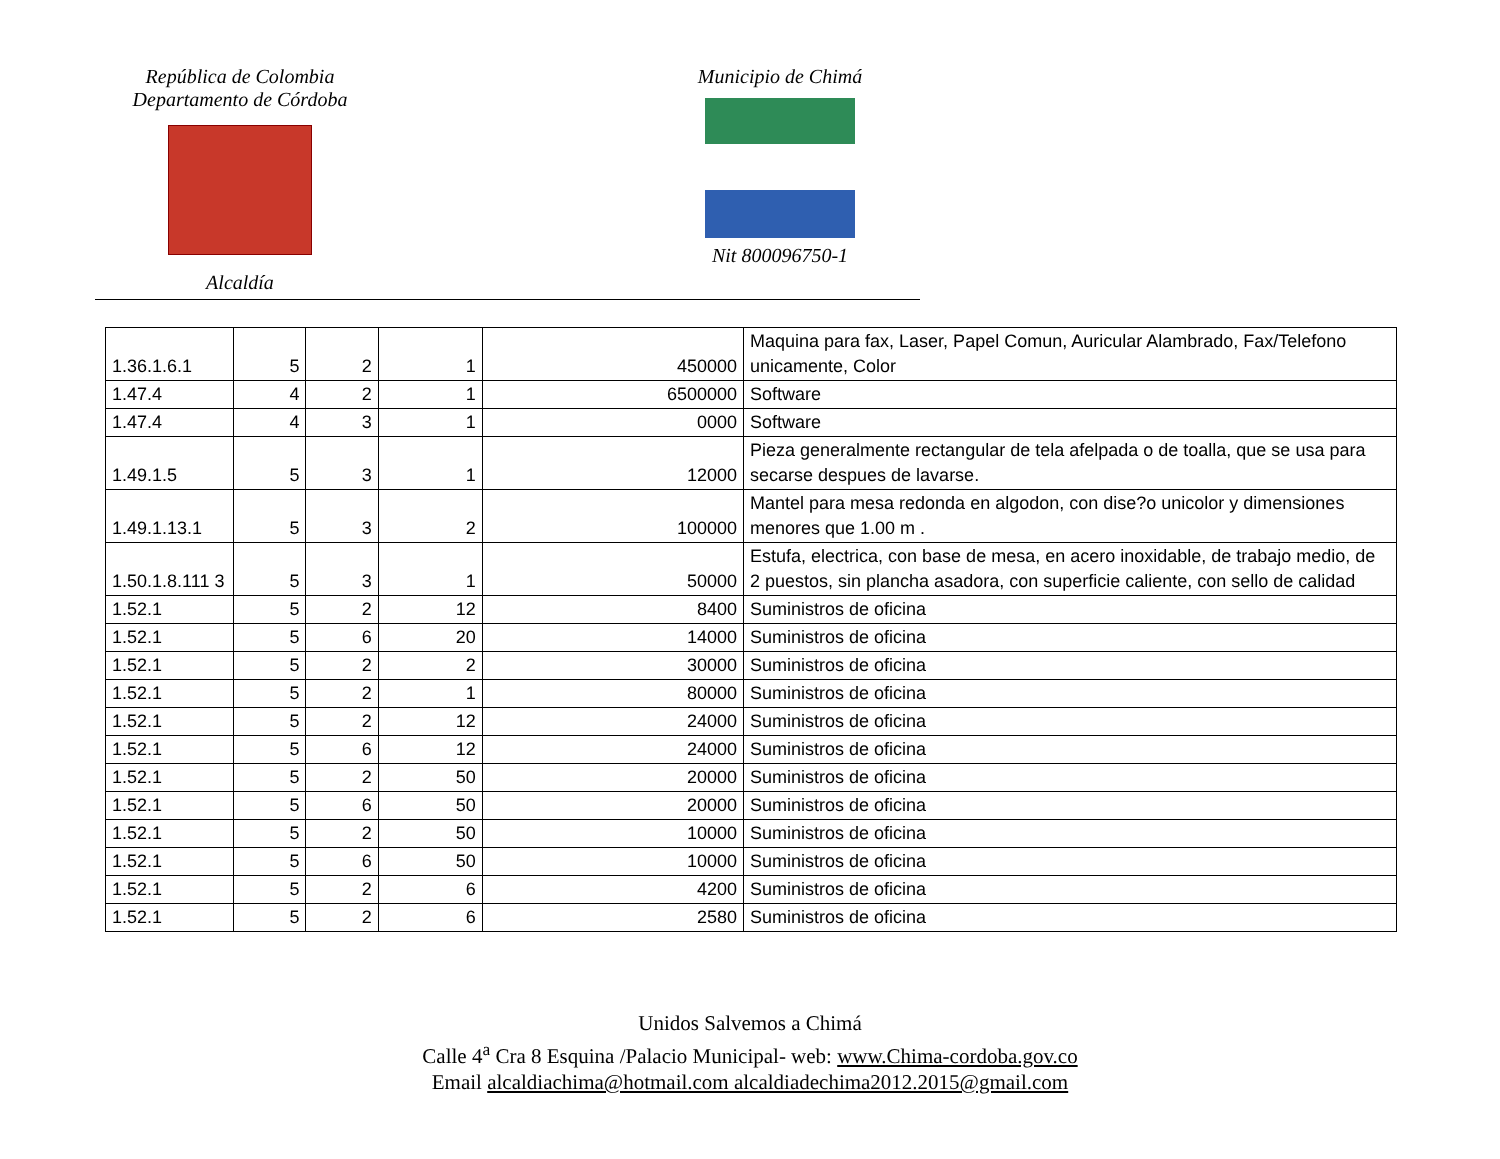República de Colombia
Departamento de Córdoba
Alcaldía
Municipio de Chimá
Nit 800096750-1
| 1.36.1.6.1 | 5 | 2 | 1 | 450000 | Maquina para fax, Laser, Papel Comun, Auricular Alambrado, Fax/Telefono unicamente, Color |
| 1.47.4 | 4 | 2 | 1 | 6500000 | Software |
| 1.47.4 | 4 | 3 | 1 | 0000 | Software |
| 1.49.1.5 | 5 | 3 | 1 | 12000 | Pieza generalmente rectangular de tela afelpada o de toalla, que se usa para secarse despues de lavarse. |
| 1.49.1.13.1 | 5 | 3 | 2 | 100000 | Mantel para mesa redonda en algodon, con dise?o unicolor y dimensiones menores que 1.00 m . |
| 1.50.1.8.111 3 | 5 | 3 | 1 | 50000 | Estufa, electrica, con base de mesa, en acero inoxidable, de trabajo medio, de 2 puestos, sin plancha asadora, con superficie caliente, con sello de calidad |
| 1.52.1 | 5 | 2 | 12 | 8400 | Suministros de oficina |
| 1.52.1 | 5 | 6 | 20 | 14000 | Suministros de oficina |
| 1.52.1 | 5 | 2 | 2 | 30000 | Suministros de oficina |
| 1.52.1 | 5 | 2 | 1 | 80000 | Suministros de oficina |
| 1.52.1 | 5 | 2 | 12 | 24000 | Suministros de oficina |
| 1.52.1 | 5 | 6 | 12 | 24000 | Suministros de oficina |
| 1.52.1 | 5 | 2 | 50 | 20000 | Suministros de oficina |
| 1.52.1 | 5 | 6 | 50 | 20000 | Suministros de oficina |
| 1.52.1 | 5 | 2 | 50 | 10000 | Suministros de oficina |
| 1.52.1 | 5 | 6 | 50 | 10000 | Suministros de oficina |
| 1.52.1 | 5 | 2 | 6 | 4200 | Suministros de oficina |
| 1.52.1 | 5 | 2 | 6 | 2580 | Suministros de oficina |
Unidos Salvemos a Chimá
Calle 4<sup>a</sup> Cra 8 Esquina /Palacio Municipal- web: www.Chima-cordoba.gov.co
Email alcaldiachima@hotmail.com alcaldiadechima2012.2015@gmail.com